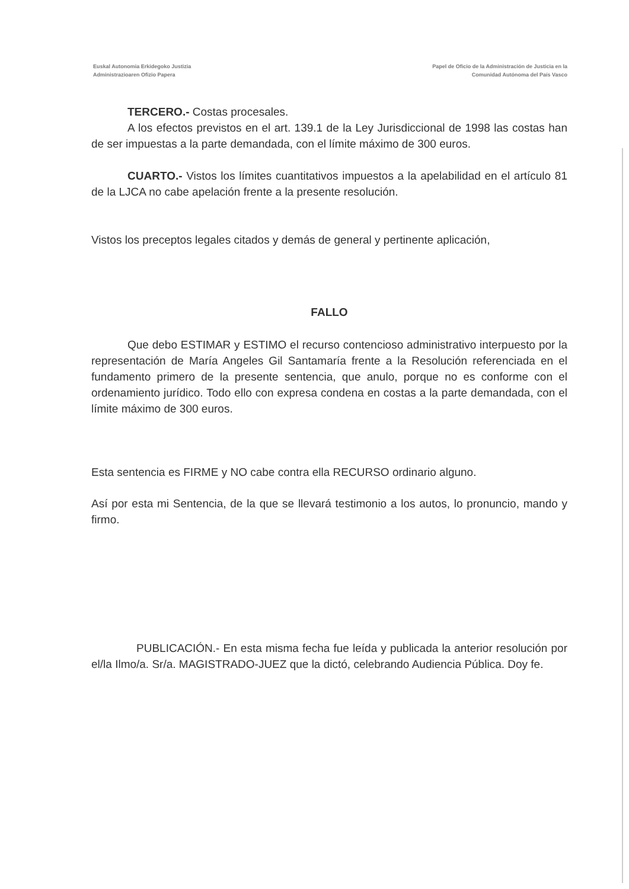Euskal Autonomia Erkidegoko Justizia
Administrazioaren Ofizio Papera
Papel de Oficio de la Administración de Justicia en la
Comunidad Autónoma del País Vasco
TERCERO.- Costas procesales.
A los efectos previstos en el art. 139.1 de la Ley Jurisdiccional de 1998 las costas han de ser impuestas a la parte demandada, con el límite máximo de 300 euros.
CUARTO.- Vistos los límites cuantitativos impuestos a la apelabilidad en el artículo 81 de la LJCA no cabe apelación frente a la presente resolución.
Vistos los preceptos legales citados y demás de general y pertinente aplicación,
FALLO
Que debo ESTIMAR y ESTIMO el recurso contencioso administrativo interpuesto por la representación de María Angeles Gil Santamaría frente a la Resolución referenciada en el fundamento primero de la presente sentencia, que anulo, porque no es conforme con el ordenamiento jurídico. Todo ello con expresa condena en costas a la parte demandada, con el límite máximo de 300 euros.
Esta sentencia es FIRME y NO cabe contra ella RECURSO ordinario alguno.
Así por esta mi Sentencia, de la que se llevará testimonio a los autos, lo pronuncio, mando y firmo.
PUBLICACIÓN.- En esta misma fecha fue leída y publicada la anterior resolución por el/la Ilmo/a. Sr/a. MAGISTRADO-JUEZ que la dictó, celebrando Audiencia Pública. Doy fe.